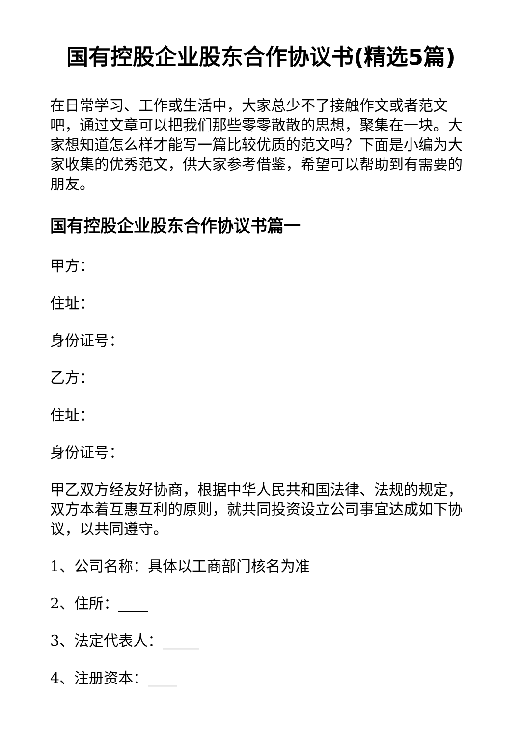国有控股企业股东合作协议书(精选5篇)
在日常学习、工作或生活中，大家总少不了接触作文或者范文吧，通过文章可以把我们那些零零散散的思想，聚集在一块。大家想知道怎么样才能写一篇比较优质的范文吗？下面是小编为大家收集的优秀范文，供大家参考借鉴，希望可以帮助到有需要的朋友。
国有控股企业股东合作协议书篇一
甲方：
住址：
身份证号：
乙方：
住址：
身份证号：
甲乙双方经友好协商，根据中华人民共和国法律、法规的规定，双方本着互惠互利的原则，就共同投资设立公司事宜达成如下协议，以共同遵守。
1、公司名称：具体以工商部门核名为准
2、住所：____
3、法定代表人：_____
4、注册资本：____